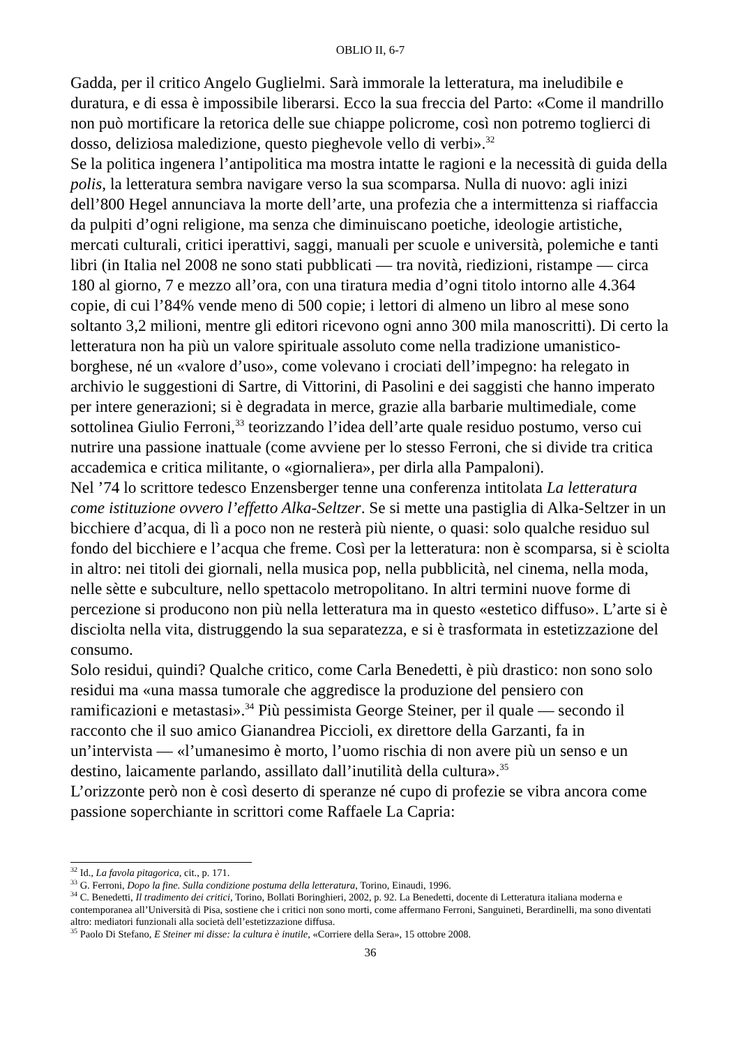OBLIO II, 6-7
Gadda, per il critico Angelo Guglielmi. Sarà immorale la letteratura, ma ineludibile e duratura, e di essa è impossibile liberarsi. Ecco la sua freccia del Parto: «Come il mandrillo non può mortificare la retorica delle sue chiappe policrome, così non potremo toglierci di dosso, deliziosa maledizione, questo pieghevole vello di verbi».<sup>32</sup>
Se la politica ingenera l’antipolitica ma mostra intatte le ragioni e la necessità di guida della polis, la letteratura sembra navigare verso la sua scomparsa. Nulla di nuovo: agli inizi dell’800 Hegel annunciava la morte dell’arte, una profezia che a intermittenza si riaffaccia da pulpiti d’ogni religione, ma senza che diminuiscano poetiche, ideologie artistiche, mercati culturali, critici iperattivi, saggi, manuali per scuole e università, polemiche e tanti libri (in Italia nel 2008 ne sono stati pubblicati — tra novità, riedizioni, ristampe — circa 180 al giorno, 7 e mezzo all’ora, con una tiratura media d’ogni titolo intorno alle 4.364 copie, di cui l’84% vende meno di 500 copie; i lettori di almeno un libro al mese sono soltanto 3,2 milioni, mentre gli editori ricevono ogni anno 300 mila manoscritti). Di certo la letteratura non ha più un valore spirituale assoluto come nella tradizione umanistico-borghese, né un «valore d’uso», come volevano i crociati dell’impegno: ha relegato in archivio le suggestioni di Sartre, di Vittorini, di Pasolini e dei saggisti che hanno imperato per intere generazioni; si è degradata in merce, grazie alla barbarie multimediale, come sottolinea Giulio Ferroni,<sup>33</sup> teorizzando l’idea dell’arte quale residuo postumo, verso cui nutrire una passione inattuale (come avviene per lo stesso Ferroni, che si divide tra critica accademica e critica militante, o «giornaliera», per dirla alla Pampaloni).
Nel ’74 lo scrittore tedesco Enzensberger tenne una conferenza intitolata La letteratura come istituzione ovvero l’effetto Alka-Seltzer. Se si mette una pastiglia di Alka-Seltzer in un bicchiere d’acqua, di lì a poco non ne resterà più niente, o quasi: solo qualche residuo sul fondo del bicchiere e l’acqua che freme. Così per la letteratura: non è scomparsa, si è sciolta in altro: nei titoli dei giornali, nella musica pop, nella pubblicità, nel cinema, nella moda, nelle sètte e subculture, nello spettacolo metropolitano. In altri termini nuove forme di percezione si producono non più nella letteratura ma in questo «estetico diffuso». L’arte si è disciolta nella vita, distruggendo la sua separatezza, e si è trasformata in estetizzazione del consumo.
Solo residui, quindi? Qualche critico, come Carla Benedetti, è più drastico: non sono solo residui ma «una massa tumorale che aggredisce la produzione del pensiero con ramificazioni e metastasi».<sup>34</sup> Più pessimista George Steiner, per il quale — secondo il racconto che il suo amico Gianandrea Piccioli, ex direttore della Garzanti, fa in un’intervista — «l’umanesimo è morto, l’uomo rischia di non avere più un senso e un destino, laicamente parlando, assillato dall’inutilità della cultura».<sup>35</sup>
L’orizzonte però non è così deserto di speranze né cupo di profezie se vibra ancora come passione soperchiante in scrittori come Raffaele La Capria:
<sup>32</sup> Id., La favola pitagorica, cit., p. 171.
<sup>33</sup> G. Ferroni, Dopo la fine. Sulla condizione postuma della letteratura, Torino, Einaudi, 1996.
<sup>34</sup> C. Benedetti, Il tradimento dei critici, Torino, Bollati Boringhieri, 2002, p. 92. La Benedetti, docente di Letteratura italiana moderna e contemporanea all’Università di Pisa, sostiene che i critici non sono morti, come affermano Ferroni, Sanguineti, Berardinelli, ma sono diventati altro: mediatori funzionali alla società dell’estetizzazione diffusa.
<sup>35</sup> Paolo Di Stefano, E Steiner mi disse: la cultura è inutile, «Corriere della Sera», 15 ottobre 2008.
36